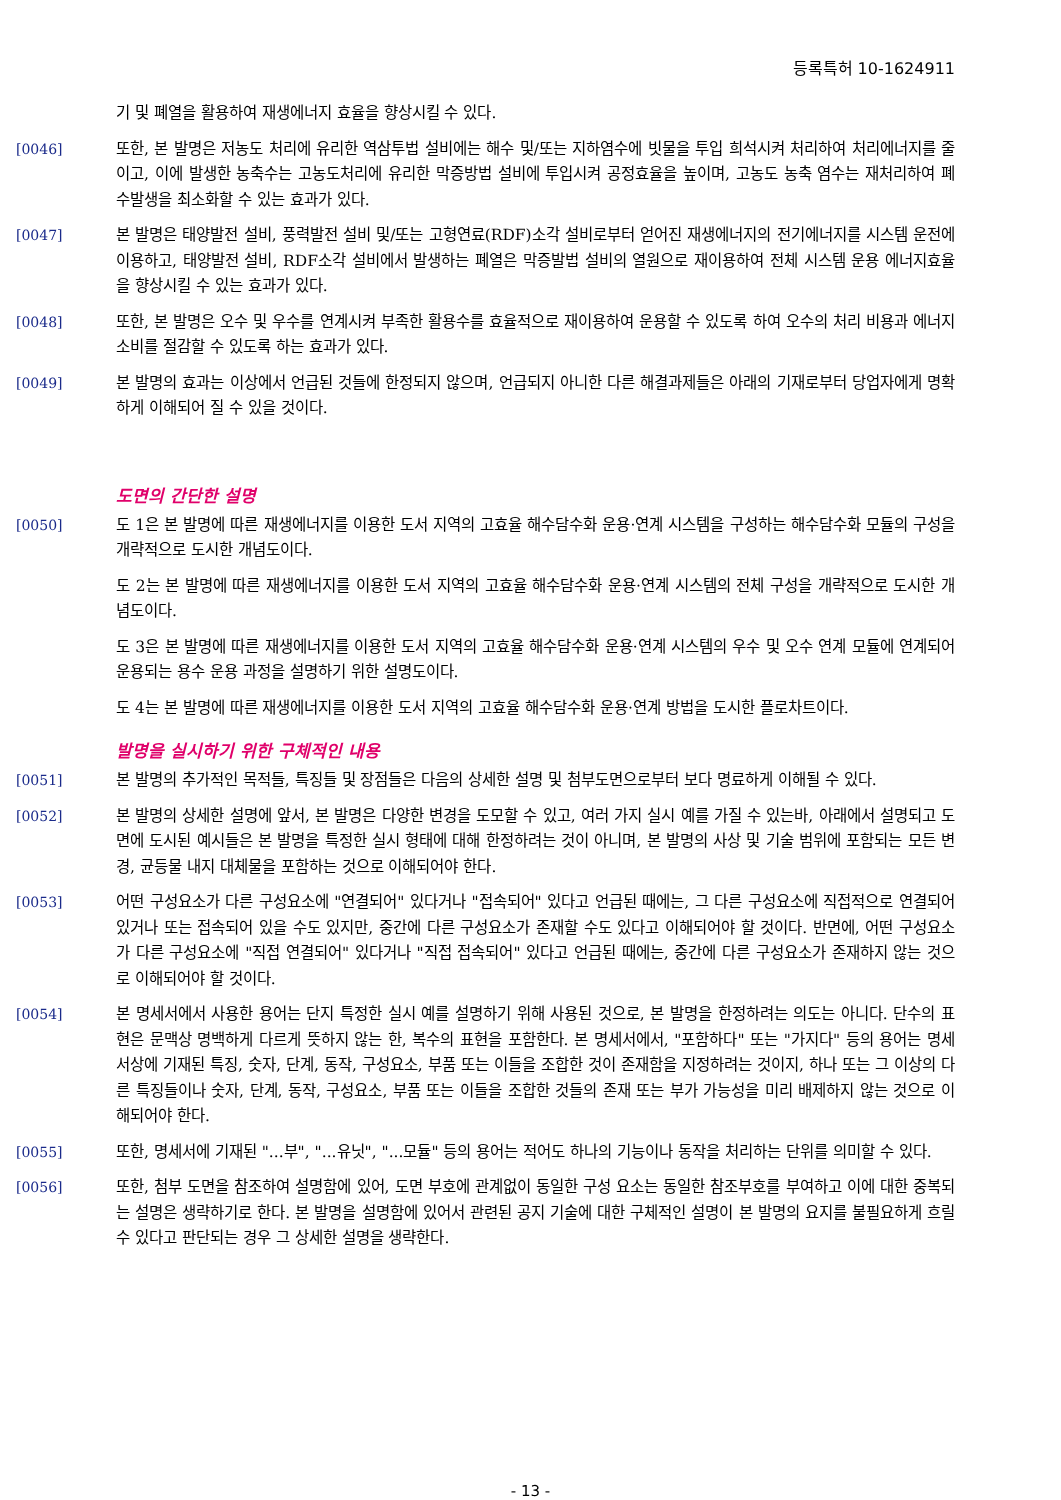등록특허 10-1624911
기 및 폐열을 활용하여 재생에너지 효율을 향상시킬 수 있다.
[0046] 또한, 본 발명은 저농도 처리에 유리한 역삼투법 설비에는 해수 및/또는 지하염수에 빗물을 투입 희석시켜 처리하여 처리에너지를 줄이고, 이에 발생한 농축수는 고농도처리에 유리한 막증방법 설비에 투입시켜 공정효율을 높이며, 고농도 농축 염수는 재처리하여 폐수발생을 최소화할 수 있는 효과가 있다.
[0047] 본 발명은 태양발전 설비, 풍력발전 설비 및/또는 고형연료(RDF)소각 설비로부터 얻어진 재생에너지의 전기에너지를 시스템 운전에 이용하고, 태양발전 설비, RDF소각 설비에서 발생하는 폐열은 막증발법 설비의 열원으로 재이용하여 전체 시스템 운용 에너지효율을 향상시킬 수 있는 효과가 있다.
[0048] 또한, 본 발명은 오수 및 우수를 연계시켜 부족한 활용수를 효율적으로 재이용하여 운용할 수 있도록 하여 오수의 처리 비용과 에너지 소비를 절감할 수 있도록 하는 효과가 있다.
[0049] 본 발명의 효과는 이상에서 언급된 것들에 한정되지 않으며, 언급되지 아니한 다른 해결과제들은 아래의 기재로부터 당업자에게 명확하게 이해되어 질 수 있을 것이다.
도면의 간단한 설명
[0050] 도 1은 본 발명에 따른 재생에너지를 이용한 도서 지역의 고효율 해수담수화 운용·연계 시스템을 구성하는 해수담수화 모듈의 구성을 개략적으로 도시한 개념도이다.
도 2는 본 발명에 따른 재생에너지를 이용한 도서 지역의 고효율 해수담수화 운용·연계 시스템의 전체 구성을 개략적으로 도시한 개념도이다.
도 3은 본 발명에 따른 재생에너지를 이용한 도서 지역의 고효율 해수담수화 운용·연계 시스템의 우수 및 오수 연계 모듈에 연계되어 운용되는 용수 운용 과정을 설명하기 위한 설명도이다.
도 4는 본 발명에 따른 재생에너지를 이용한 도서 지역의 고효율 해수담수화 운용·연계 방법을 도시한 플로차트이다.
발명을 실시하기 위한 구체적인 내용
[0051] 본 발명의 추가적인 목적들, 특징들 및 장점들은 다음의 상세한 설명 및 첨부도면으로부터 보다 명료하게 이해될 수 있다.
[0052] 본 발명의 상세한 설명에 앞서, 본 발명은 다양한 변경을 도모할 수 있고, 여러 가지 실시 예를 가질 수 있는바, 아래에서 설명되고 도면에 도시된 예시들은 본 발명을 특정한 실시 형태에 대해 한정하려는 것이 아니며, 본 발명의 사상 및 기술 범위에 포함되는 모든 변경, 균등물 내지 대체물을 포함하는 것으로 이해되어야 한다.
[0053] 어떤 구성요소가 다른 구성요소에 "연결되어" 있다거나 "접속되어" 있다고 언급된 때에는, 그 다른 구성요소에 직접적으로 연결되어 있거나 또는 접속되어 있을 수도 있지만, 중간에 다른 구성요소가 존재할 수도 있다고 이해되어야 할 것이다. 반면에, 어떤 구성요소가 다른 구성요소에 "직접 연결되어" 있다거나 "직접 접속되어" 있다고 언급된 때에는, 중간에 다른 구성요소가 존재하지 않는 것으로 이해되어야 할 것이다.
[0054] 본 명세서에서 사용한 용어는 단지 특정한 실시 예를 설명하기 위해 사용된 것으로, 본 발명을 한정하려는 의도는 아니다. 단수의 표현은 문맥상 명백하게 다르게 뜻하지 않는 한, 복수의 표현을 포함한다. 본 명세서에서, "포함하다" 또는 "가지다" 등의 용어는 명세서상에 기재된 특징, 숫자, 단계, 동작, 구성요소, 부품 또는 이들을 조합한 것이 존재함을 지정하려는 것이지, 하나 또는 그 이상의 다른 특징들이나 숫자, 단계, 동작, 구성요소, 부품 또는 이들을 조합한 것들의 존재 또는 부가 가능성을 미리 배제하지 않는 것으로 이해되어야 한다.
[0055] 또한, 명세서에 기재된 "...부", "...유닛", "...모듈" 등의 용어는 적어도 하나의 기능이나 동작을 처리하는 단위를 의미할 수 있다.
[0056] 또한, 첨부 도면을 참조하여 설명함에 있어, 도면 부호에 관계없이 동일한 구성 요소는 동일한 참조부호를 부여하고 이에 대한 중복되는 설명은 생략하기로 한다. 본 발명을 설명함에 있어서 관련된 공지 기술에 대한 구체적인 설명이 본 발명의 요지를 불필요하게 흐릴 수 있다고 판단되는 경우 그 상세한 설명을 생략한다.
- 13 -